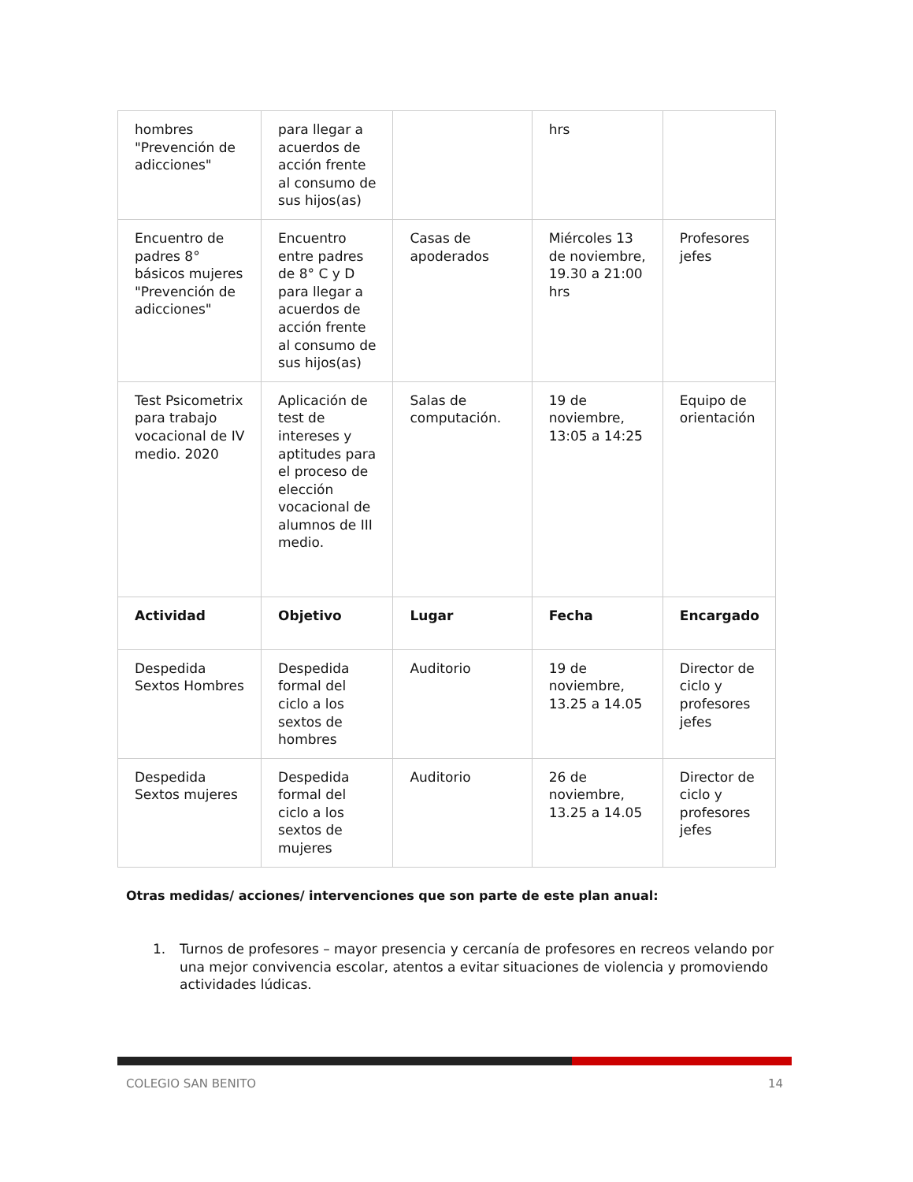| hombres "Prevención de adicciones" | para llegar a acuerdos de acción frente al consumo de sus hijos(as) | | hrs | |
| Encuentro de padres 8° básicos mujeres "Prevención de adicciones" | Encuentro entre padres de 8° C y D para llegar a acuerdos de acción frente al consumo de sus hijos(as) | Casas de apoderados | Miércoles 13 de noviembre, 19.30 a 21:00 hrs | Profesores jefes |
| Test Psicometrix para trabajo vocacional de IV medio. 2020 | Aplicación de test de intereses y aptitudes para el proceso de elección vocacional de alumnos de III medio. | Salas de computación. | 19 de noviembre, 13:05 a 14:25 | Equipo de orientación |
| Actividad | Objetivo | Lugar | Fecha | Encargado |
| Despedida Sextos Hombres | Despedida formal del ciclo a los sextos de hombres | Auditorio | 19 de noviembre, 13.25 a 14.05 | Director de ciclo y profesores jefes |
| Despedida Sextos mujeres | Despedida formal del ciclo a los sextos de mujeres | Auditorio | 26 de noviembre, 13.25 a 14.05 | Director de ciclo y profesores jefes |
Otras medidas/ acciones/ intervenciones que son parte de este plan anual:
1. Turnos de profesores – mayor presencia y cercanía de profesores en recreos velando por una mejor convivencia escolar, atentos a evitar situaciones de violencia y promoviendo actividades lúdicas.
COLEGIO SAN BENITO 14